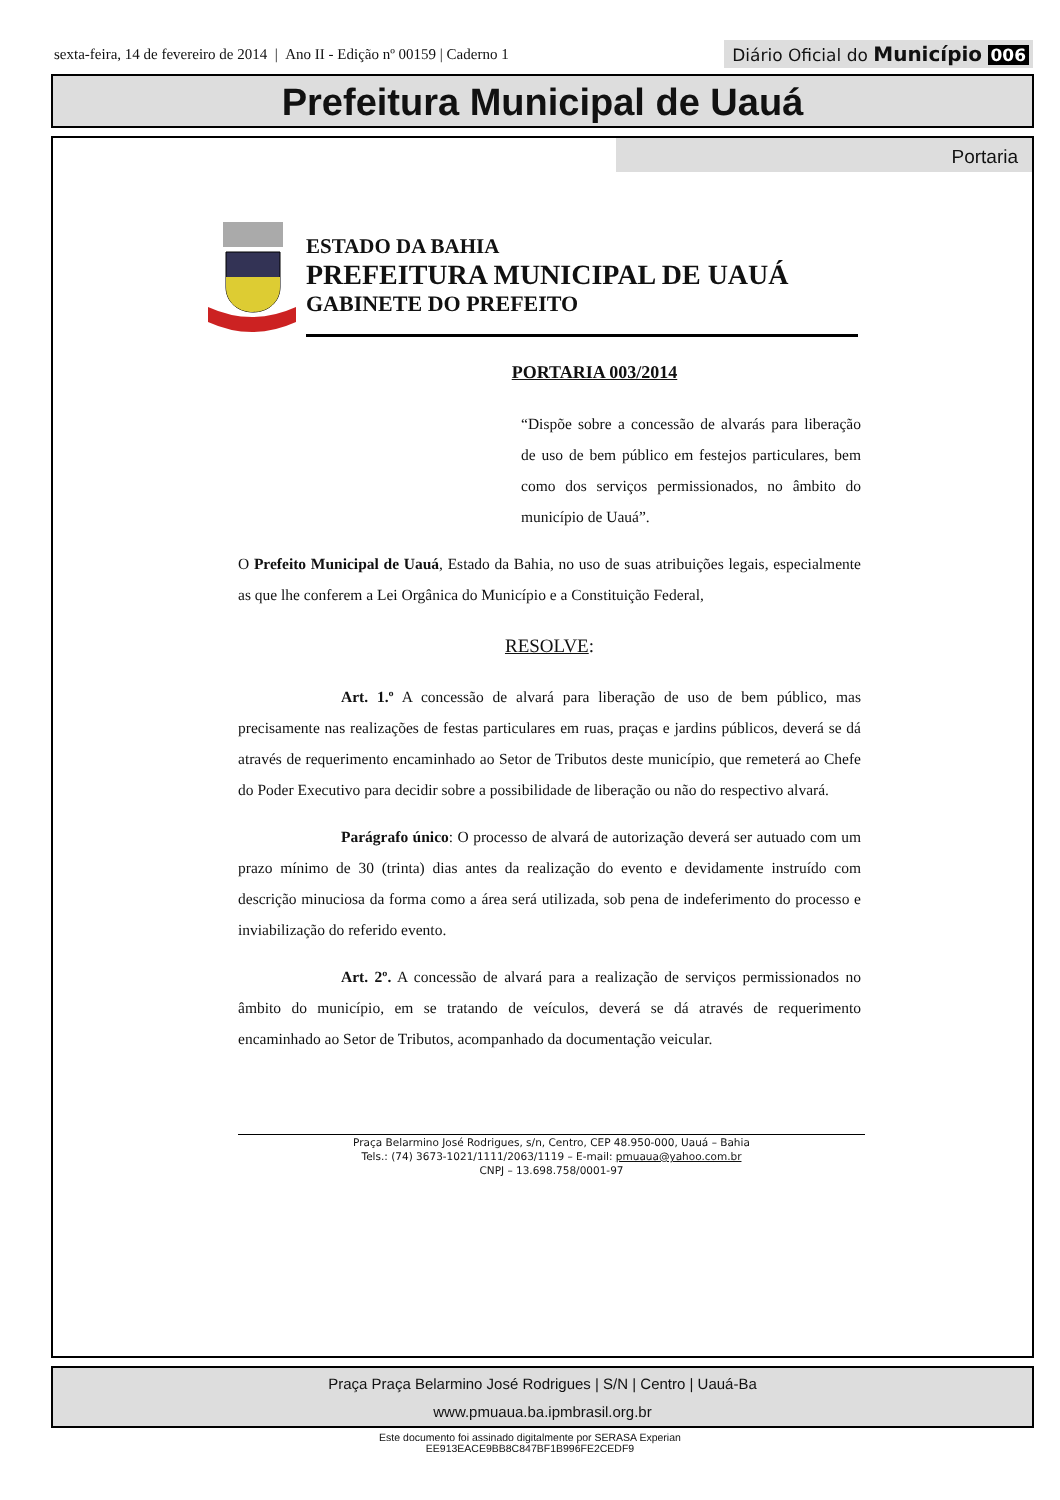sexta-feira, 14 de fevereiro de 2014 | Ano II - Edição nº 00159 | Caderno 1
Diário Oficial do Município 006
Prefeitura Municipal de Uauá
Portaria
ESTADO DA BAHIA
PREFEITURA MUNICIPAL DE UAUÁ
GABINETE DO PREFEITO
PORTARIA 003/2014
“Dispõe sobre a concessão de alvarás para liberação de uso de bem público em festejos particulares, bem como dos serviços permissionados, no âmbito do município de Uauá”.
O Prefeito Municipal de Uauá, Estado da Bahia, no uso de suas atribuições legais, especialmente as que lhe conferem a Lei Orgânica do Município e a Constituição Federal,
RESOLVE:
Art. 1.º A concessão de alvará para liberação de uso de bem público, mas precisamente nas realizações de festas particulares em ruas, praças e jardins públicos, deverá se dá através de requerimento encaminhado ao Setor de Tributos deste município, que remeterá ao Chefe do Poder Executivo para decidir sobre a possibilidade de liberação ou não do respectivo alvará.
Parágrafo único: O processo de alvará de autorização deverá ser autuado com um prazo mínimo de 30 (trinta) dias antes da realização do evento e devidamente instruído com descrição minuciosa da forma como a área será utilizada, sob pena de indeferimento do processo e inviabilização do referido evento.
Art. 2º. A concessão de alvará para a realização de serviços permissionados no âmbito do município, em se tratando de veículos, deverá se dá através de requerimento encaminhado ao Setor de Tributos, acompanhado da documentação veicular.
Praça Belarmino José Rodrigues, s/n, Centro, CEP 48.950-000, Uauá – Bahia
Tels.: (74) 3673-1021/1111/2063/1119 – E-mail: pmuaua@yahoo.com.br
CNPJ – 13.698.758/0001-97
Praça Praça Belarmino José Rodrigues | S/N | Centro | Uauá-Ba
www.pmuaua.ba.ipmbrasil.org.br
Este documento foi assinado digitalmente por SERASA Experian
EE913EACE9BB8C847BF1B996FE2CEDF9